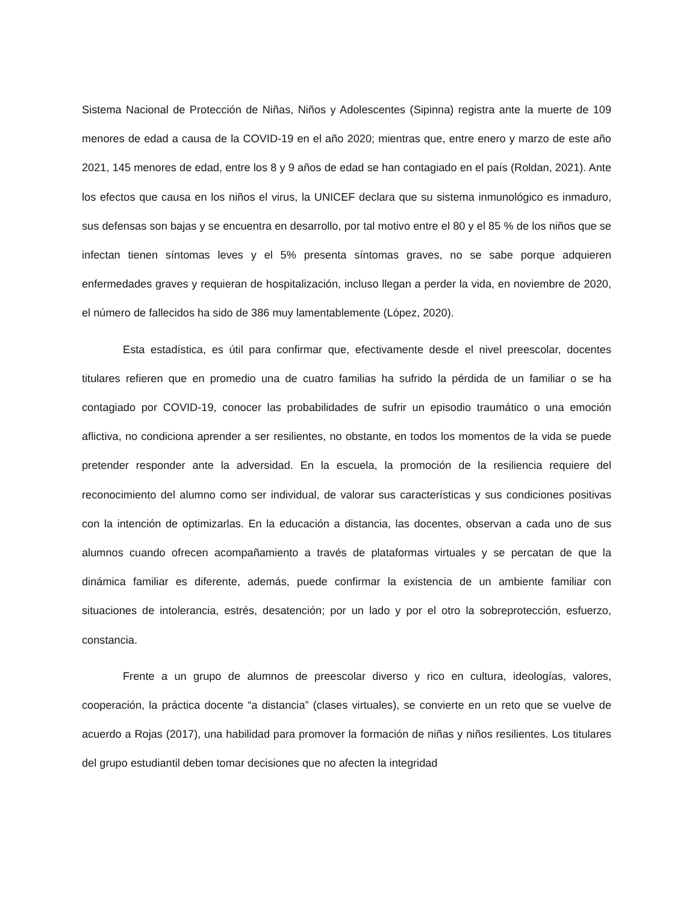Sistema Nacional de Protección de Niñas, Niños y Adolescentes (Sipinna) registra ante la muerte de 109 menores de edad a causa de la COVID-19 en el año 2020; mientras que, entre enero y marzo de este año 2021, 145 menores de edad, entre los 8 y 9 años de edad se han contagiado en el país (Roldan, 2021). Ante los efectos que causa en los niños el virus, la UNICEF declara que su sistema inmunológico es inmaduro, sus defensas son bajas y se encuentra en desarrollo, por tal motivo entre el 80 y el 85 % de los niños que se infectan tienen síntomas leves y el 5% presenta síntomas graves, no se sabe porque adquieren enfermedades graves y requieran de hospitalización, incluso llegan a perder la vida, en noviembre de 2020, el número de fallecidos ha sido de 386 muy lamentablemente (López, 2020).
Esta estadística, es útil para confirmar que, efectivamente desde el nivel preescolar, docentes titulares refieren que en promedio una de cuatro familias ha sufrido la pérdida de un familiar o se ha contagiado por COVID-19, conocer las probabilidades de sufrir un episodio traumático o una emoción aflictiva, no condiciona aprender a ser resilientes, no obstante, en todos los momentos de la vida se puede pretender responder ante la adversidad. En la escuela, la promoción de la resiliencia requiere del reconocimiento del alumno como ser individual, de valorar sus características y sus condiciones positivas con la intención de optimizarlas. En la educación a distancia, las docentes, observan a cada uno de sus alumnos cuando ofrecen acompañamiento a través de plataformas virtuales y se percatan de que la dinámica familiar es diferente, además, puede confirmar la existencia de un ambiente familiar con situaciones de intolerancia, estrés, desatención; por un lado y por el otro la sobreprotección, esfuerzo, constancia.
Frente a un grupo de alumnos de preescolar diverso y rico en cultura, ideologías, valores, cooperación, la práctica docente “a distancia” (clases virtuales), se convierte en un reto que se vuelve de acuerdo a Rojas (2017), una habilidad para promover la formación de niñas y niños resilientes. Los titulares del grupo estudiantil deben tomar decisiones que no afecten la integridad